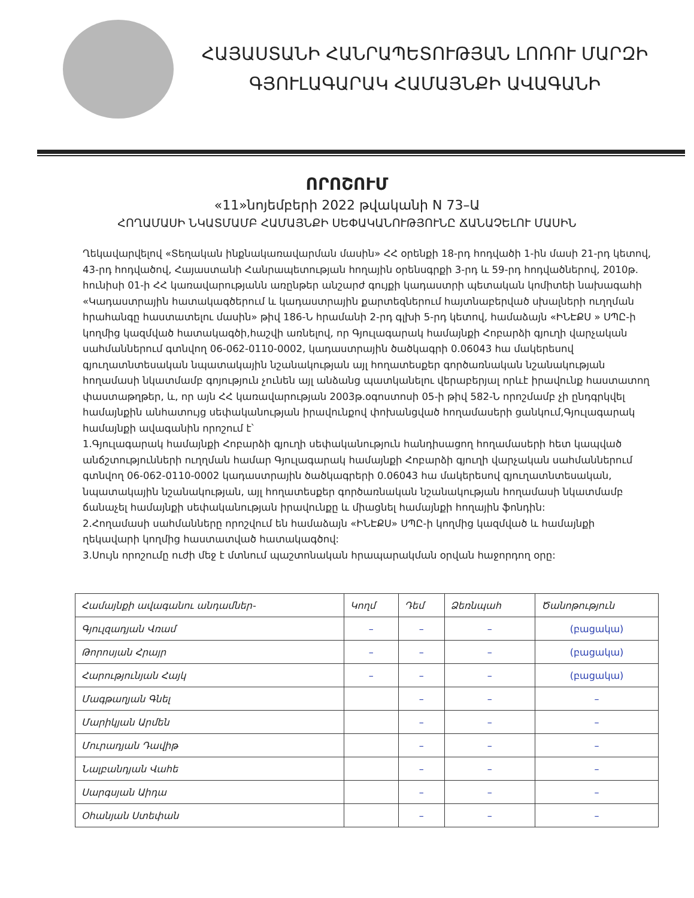ՀԱՅԱՍՏԱՆԻ ՀԱՆՐԱՊԵՏՈՒԹՅԱՆ ԼՈՌՈՒ ՄԱՐԶԻ
ԳՅՈՒԼԱԳԱՐԱԿ ՀԱՄԱՅՆՔԻ ԱՎԱԳԱՆԻ
ՈՐՈՇՈՒՄ
«11»նոյեմբերի 2022 թվականի N 73–Ա
ՀՈՂԱՄԱՍԻ ՆԿԱՏՄԱՄԲ ՀԱՄԱՅՆՔԻ ՍԵՓԱԿԱՆՈՒԹՅՈՒՆԸ ՃԱՆԱՉԵԼՈՒ ՄԱՍԻՆ
Ղեկավարվելով «Տեղական ինքնակառավարման մասին» ՀՀ օրենքի 18-րդ հոդվածի 1-ին մասի 21-րդ կետով, 43-րդ հոդվածով, Հայաստանի Հանրապետության հողային օրենսգրքի 3-րդ և 59-րդ հոդվածներով, 2010թ. հունիսի 01-ի ՀՀ կառավարությանն առընթեր անշարժ գույքի կադաստրի պետական կոմիտեի նախագահի «Կադաստրային հատակագծերում և կադաստրային քարտեզներում հայտնաբերված սխալների ուղղման հրահանգը հաստատելու մասին» թիվ 186-Ն հրամանի 2-րդ գլխի 5-րդ կետով, համաձայն «ԻՆԷՔՍ » ՍՊԸ-ի կողմից կազմված հատակագծի,հաշվի առնելով, որ Գյուլագարակ համայնքի Հոբարձի գյուղի վարչական սահմաններում գտնվող 06-062-0110-0002, կադաստրային ծածկագրի 0.06043 հա մակերեսով գյուղատնտեսական նպատակային նշանակության այլ հողատեսքեր գործառնական նշանակության հողամասի նկատմամբ գոյություն չունեն այլ անձանց պատկանելու վերաբերյալ որևէ իրավունք հաստատող փաստաթղթեր, և, որ այն ՀՀ կառավարության 2003թ.օգոստոսի 05-ի թիվ 582-Ն որոշմամբ չի ընդգրկվել համայնքին անհատույց սեփականության իրավունքով փոխանցված հողամասերի ցանկում,Գյուլագարակ համայնքի ավագանին որոշում է՝
1.Գյուլագարակ համայնքի Հոբարձի գյուղի սեփականություն հանդիսացող հողամասերի հետ կապված անճշտությունների ուղղման համար Գյուլագարակ համայնքի Հոբարձի գյուղի վարչական սահմաններում գտնվող 06-062-0110-0002 կադաստրային ծածկագրերի 0.06043 հա մակերեսով գյուղատնտեսական, նպատակային նշանակության, այլ հողատեսքեր գործառնական նշանակության հողամասի նկատմամբ ճանաչել համայնքի սեփականության իրավունքը և միացնել համայնքի հողային ֆոնդին:
2.Հողամասի սահմանները որոշվում են համաձայն «ԻՆԷՔՍ» ՍՊԸ-ի կողմից կազմված և համայնքի ղեկավարի կողմից հաստատված հատակագծով:
3.Սույն որոշումը ուժի մեջ է մտնում պաշտոնական հրապարակման օրվան հաջորդող օրը:
| Համայնքի ավագանու անդամներ- | Կողմ | Դեմ | Ձեռնպահ | Ծանոթություն |
| Գյուլզադյան Վռամ | – | – | – | (բացակա) |
| Թորոսյան Հրայր | – | – | – | (բացակա) |
| Հարությունյան Հայկ | – | – | – | (բացակա) |
| Մագթաղյան Գնել | | – | – | – |
| Մարիկյան Արմեն | | – | – | – |
| Մուրադյան Դավիթ | | – | – | – |
| Նալբանդյան Վահե | | – | – | – |
| Սարգսյան Աիդա | | – | – | – |
| Օհանյան Ստեփան | | – | – | – |